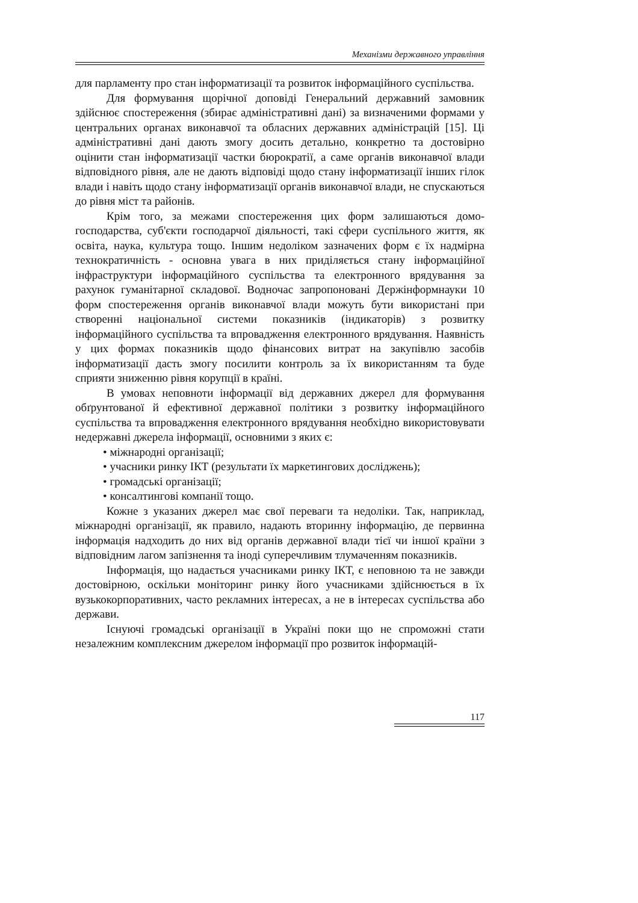Механізми державного управління
для парламенту про стан інформатизації та розвиток інформаційного су­спільства.
Для формування щорічної доповіді Генеральний державний замов­ник здійснює спостереження (збирає адміністративні дані) за визначеними формами у центральних органах виконавчої та обласних державних адмі­ністрацій [15]. Ці адміністративні дані дають змогу досить детально, кон­кретно та достовірно оцінити стан інформатизації частки бюрократії, а саме органів виконавчої влади відповідного рівня, але не дають відповіді щодо стану інформатизації інших гілок влади і навіть щодо стану інформатизації органів виконавчої влади, не спускаються до рівня міст та районів.
Крім того, за межами спостереження цих форм залишаються домо­господарства, суб'єкти господарчої діяльності, такі сфери суспільного жит­тя, як освіта, наука, культура тощо. Іншим недоліком зазначених форм є їх надмірна технократичність - основна увага в них приділяється стану інфор­маційної інфраструктури інформаційного суспільства та електронного вря­дування за рахунок гуманітарної складової. Водночас запропоновані Держ­інформнауки 10 форм спостереження органів виконавчої влади можуть бути використані при створенні національної системи показників (індикаторів) з розвитку інформаційного суспільства та впровадження електронного вря­дування. Наявність у цих формах показників щодо фінансових витрат на закупівлю засобів інформатизації дасть змогу посилити контроль за їх ви­користанням та буде сприяти зниженню рівня корупції в країні.
В умовах неповноти інформації від державних джерел для формуван­ня обґрунтованої й ефективної державної політики з розвитку інформацій­ного суспільства та впровадження електронного врядування необхідно ви­користовувати недержавні джерела інформації, основними з яких є:
• міжнародні організації;
• учасники ринку ІКТ (результати їх маркетингових досліджень);
• громадські організації;
• консалтингові компанії тощо.
Кожне з указаних джерел має свої переваги та недоліки. Так, наприк­лад, міжнародні організації, як правило, надають вторинну інформацію, де первинна інформація надходить до них від органів державної влади тієї чи іншої країни з відповідним лагом запізнення та іноді суперечливим тлума­ченням показників.
Інформація, що надається учасниками ринку ІКТ, є неповною та не завжди достовірною, оскільки моніторинг ринку його учасниками здій­снюється в їх вузькокорпоративних, часто рекламних інтересах, а не в інте­ресах суспільства або держави.
Існуючі громадські організації в Україні поки що не спроможні стати незалежним комплексним джерелом інформації про розвиток інформацій-
117